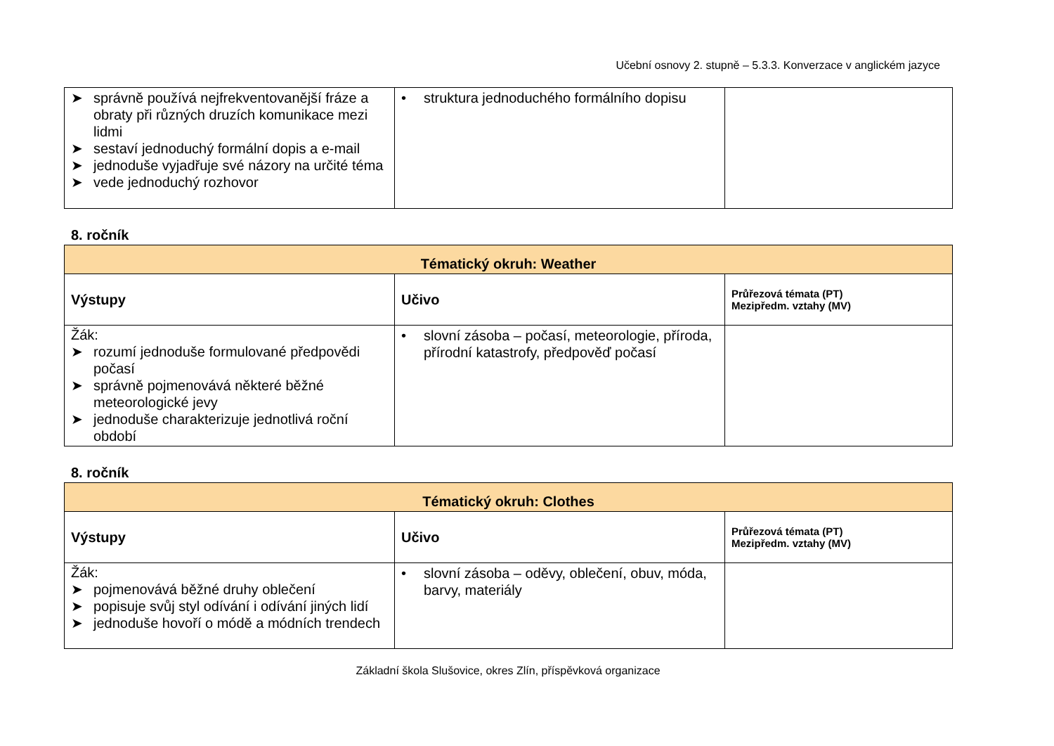Učební osnovy 2. stupně – 5.3.3. Konverzace v anglickém jazyce
| ➤ správně používá nejfrekventovanější fráze a obraty při různých druzích komunikace mezi lidmi ➤ sestaví jednoduchý formální dopis a e-mail ➤ jednoduše vyjadřuje své názory na určité téma ➤ vede jednoduchý rozhovor | • struktura jednoduchého formálního dopisu | |
8. ročník
| Tématický okruh: Weather | | |
| --- | --- | --- |
| Výstupy | Učivo | Průřezová témata (PT) Mezipředm. vztahy (MV) |
| Žák: ➤ rozumí jednoduše formulované předpovědi počasí ➤ správně pojmenovává některé běžné meteorologické jevy ➤ jednoduše charakterizuje jednotlivá roční období | • slovní zásoba – počasí, meteorologie, příroda, přírodní katastrofy, předpověď počasí | |
8. ročník
| Tématický okruh: Clothes | | |
| --- | --- | --- |
| Výstupy | Učivo | Průřezová témata (PT) Mezipředm. vztahy (MV) |
| Žák: ➤ pojmenovává běžné druhy oblečení ➤ popisuje svůj styl odívání i odívání jiných lidí ➤ jednoduše hovoří o módě a módních trendech | • slovní zásoba – oděvy, oblečení, obuv, móda, barvy, materiály | |
Základní škola Slušovice, okres Zlín, příspěvková organizace